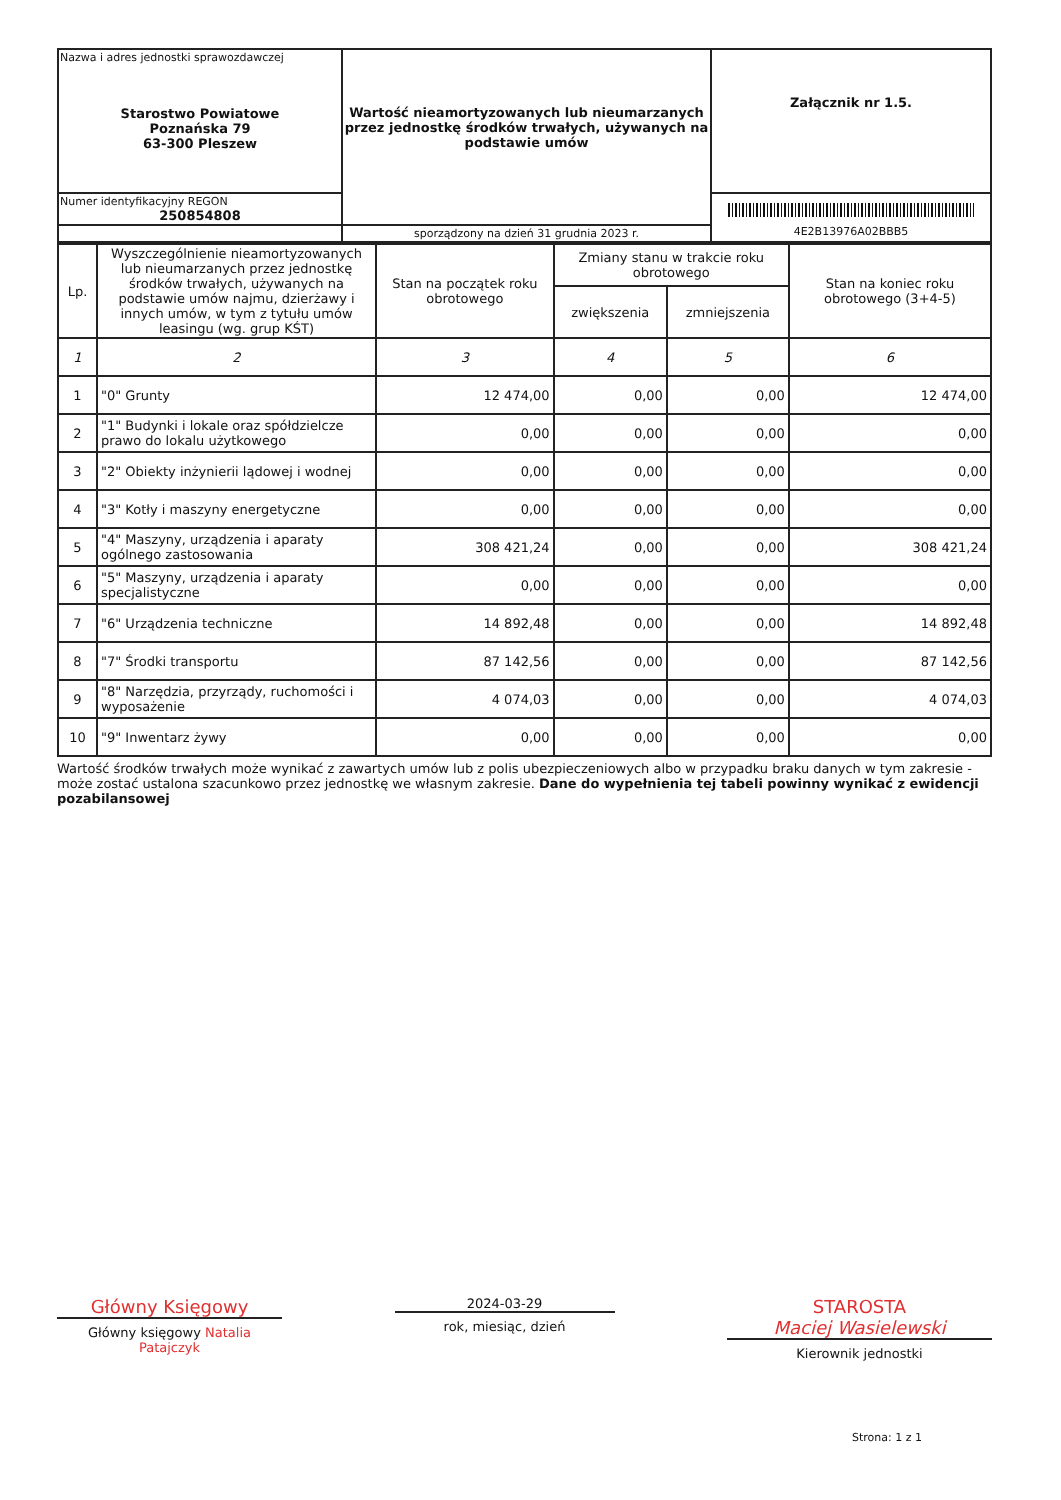| Nazwa i adres jednostki sprawozdawczej Starostwo Powiatowe Poznańska 79 63-300 Pleszew | Wartość nieamortyzowanych lub nieumarzanych przez jednostkę środków trwałych, używanych na podstawie umów | Załącznik nr 1.5. |
| Numer identyfikacyjny REGON 250854808 | | 4E2B13976A02BBB5 |
| | sporządzony na dzień 31 grudnia 2023 r. | |
| Lp. | Wyszczególnienie nieamortyzowanych lub nieumarzanych przez jednostkę środków trwałych, używanych na podstawie umów najmu, dzierżawy i innych umów, w tym z tytułu umów leasingu (wg. grup KŚT) | Stan na początek roku obrotowego | Zmiany stanu w trakcie roku obrotowego | | Stan na koniec roku obrotowego (3+4-5) |
| --- | --- | --- | --- | --- | --- |
| | | | zwiększenia | zmniejszenia | |
| 1 | 2 | 3 | 4 | 5 | 6 |
| 1 | "0" Grunty | 12 474,00 | 0,00 | 0,00 | 12 474,00 |
| 2 | "1" Budynki i lokale oraz spółdzielcze prawo do lokalu użytkowego | 0,00 | 0,00 | 0,00 | 0,00 |
| 3 | "2" Obiekty inżynierii lądowej i wodnej | 0,00 | 0,00 | 0,00 | 0,00 |
| 4 | "3" Kotły i maszyny energetyczne | 0,00 | 0,00 | 0,00 | 0,00 |
| 5 | "4" Maszyny, urządzenia i aparaty ogólnego zastosowania | 308 421,24 | 0,00 | 0,00 | 308 421,24 |
| 6 | "5" Maszyny, urządzenia i aparaty specjalistyczne | 0,00 | 0,00 | 0,00 | 0,00 |
| 7 | "6" Urządzenia techniczne | 14 892,48 | 0,00 | 0,00 | 14 892,48 |
| 8 | "7" Środki transportu | 87 142,56 | 0,00 | 0,00 | 87 142,56 |
| 9 | "8" Narzędzia, przyrządy, ruchomości i wyposażenie | 4 074,03 | 0,00 | 0,00 | 4 074,03 |
| 10 | "9" Inwentarz żywy | 0,00 | 0,00 | 0,00 | 0,00 |
Wartość środków trwałych może wynikać z zawartych umów lub z polis ubezpieczeniowych albo w przypadku braku danych w tym zakresie - może zostać ustalona szacunkowo przez jednostkę we własnym zakresie. Dane do wypełnienia tej tabeli powinny wynikać z ewidencji pozabilansowej
Główny Księgowy
Główny księgowy Natalia Patajczyk
2024-03-29
rok, miesiąc, dzień
STAROSTA
Maciej Wasielewski
Kierownik jednostki
Strona: 1 z 1